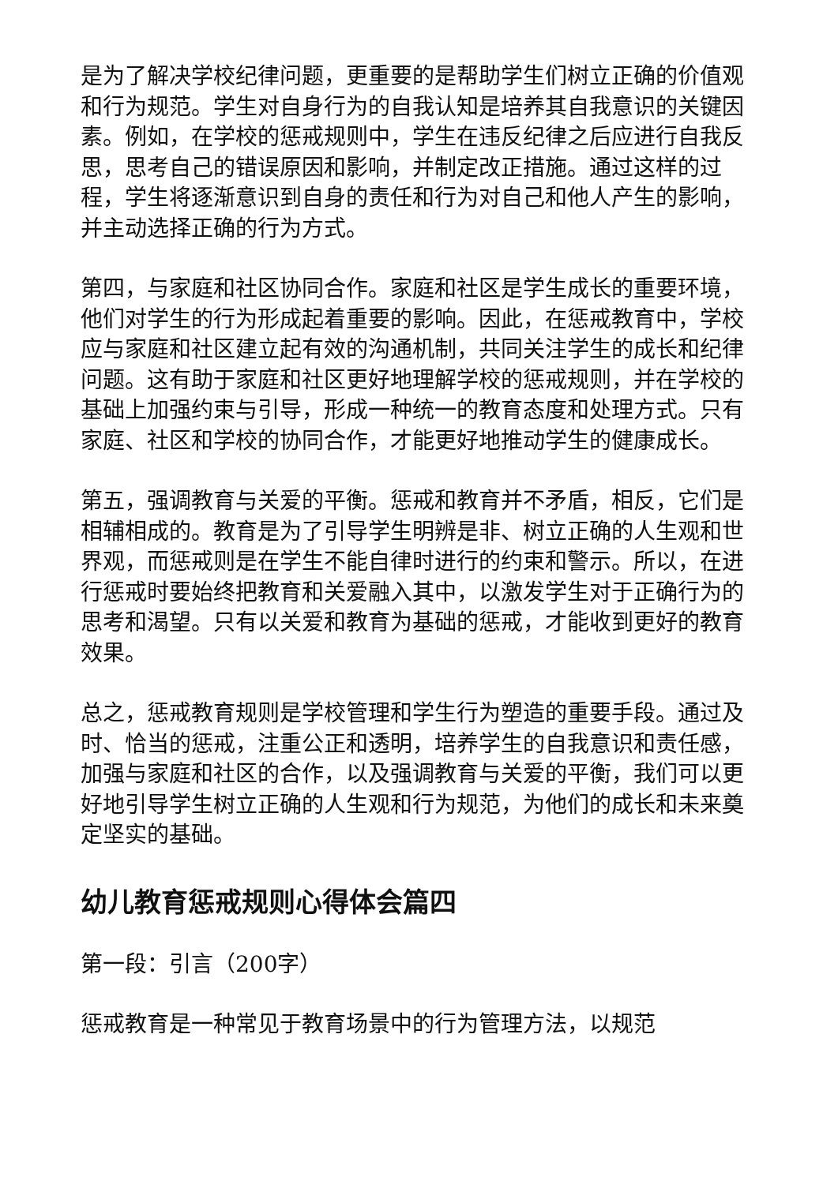是为了解决学校纪律问题，更重要的是帮助学生们树立正确的价值观和行为规范。学生对自身行为的自我认知是培养其自我意识的关键因素。例如，在学校的惩戒规则中，学生在违反纪律之后应进行自我反思，思考自己的错误原因和影响，并制定改正措施。通过这样的过程，学生将逐渐意识到自身的责任和行为对自己和他人产生的影响，并主动选择正确的行为方式。
第四，与家庭和社区协同合作。家庭和社区是学生成长的重要环境，他们对学生的行为形成起着重要的影响。因此，在惩戒教育中，学校应与家庭和社区建立起有效的沟通机制，共同关注学生的成长和纪律问题。这有助于家庭和社区更好地理解学校的惩戒规则，并在学校的基础上加强约束与引导，形成一种统一的教育态度和处理方式。只有家庭、社区和学校的协同合作，才能更好地推动学生的健康成长。
第五，强调教育与关爱的平衡。惩戒和教育并不矛盾，相反，它们是相辅相成的。教育是为了引导学生明辨是非、树立正确的人生观和世界观，而惩戒则是在学生不能自律时进行的约束和警示。所以，在进行惩戒时要始终把教育和关爱融入其中，以激发学生对于正确行为的思考和渴望。只有以关爱和教育为基础的惩戒，才能收到更好的教育效果。
总之，惩戒教育规则是学校管理和学生行为塑造的重要手段。通过及时、恰当的惩戒，注重公正和透明，培养学生的自我意识和责任感，加强与家庭和社区的合作，以及强调教育与关爱的平衡，我们可以更好地引导学生树立正确的人生观和行为规范，为他们的成长和未来奠定坚实的基础。
幼儿教育惩戒规则心得体会篇四
第一段：引言（200字）
惩戒教育是一种常见于教育场景中的行为管理方法，以规范